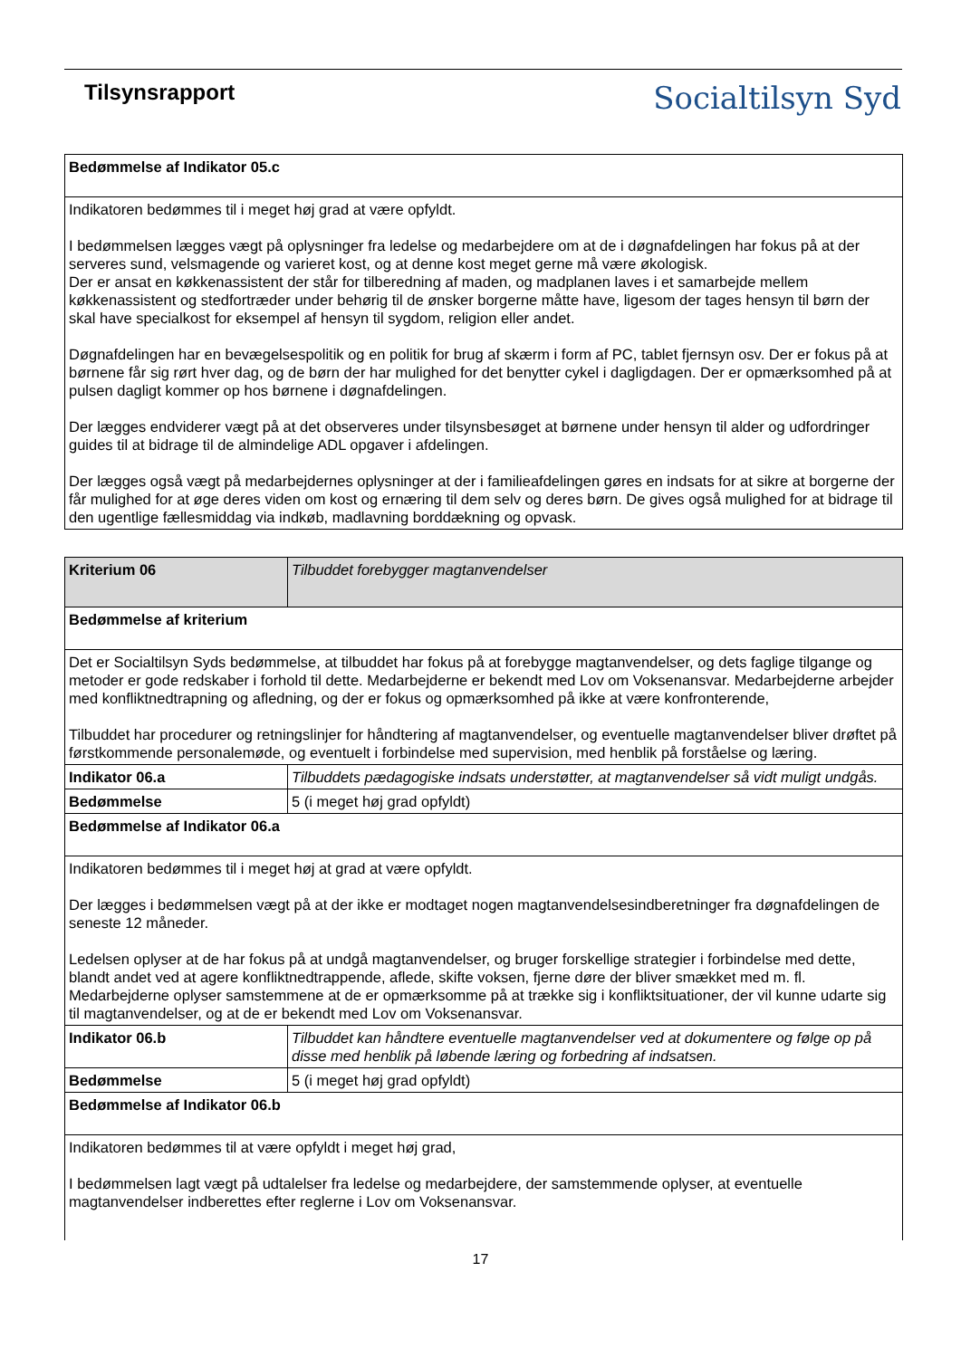Tilsynsrapport
Socialtilsyn Syd
| Bedømmelse af Indikator 05.c |
| Indikatoren bedømmes til i meget høj grad at være opfyldt. I bedømmelsen lægges vægt på oplysninger fra ledelse og medarbejdere om at de i døgnafdelingen har fokus på at der serveres sund, velsmagende og varieret kost, og at denne kost meget gerne må være økologisk. Der er ansat en køkkenassistent der står for tilberedning af maden, og madplanen laves i et samarbejde mellem køkkenassistent og stedfortræder under behørig til de ønsker borgerne måtte have, ligesom der tages hensyn til børn der skal have specialkost for eksempel af hensyn til sygdom, religion eller andet. Døgnafdelingen har en bevægelsespolitik og en politik for brug af skærm i form af PC, tablet fjernsyn osv. Der er fokus på at børnene får sig rørt hver dag, og de børn der har mulighed for det benytter cykel i dagligdagen. Der er opmærksomhed på at pulsen dagligt kommer op hos børnene i døgnafdelingen. Der lægges endviderer vægt på at det observeres under tilsynsbesøget at børnene under hensyn til alder og udfordringer guides til at bidrage til de almindelige ADL opgaver i afdelingen. Der lægges også vægt på medarbejdernes oplysninger at der i familieafdelingen gøres en indsats for at sikre at borgerne der får mulighed for at øge deres viden om kost og ernæring til dem selv og deres børn. De gives også mulighed for at bidrage til den ugentlige fællesmiddag via indkøb, madlavning borddækning og opvask. |
| Kriterium 06 | Tilbuddet forebygger magtanvendelser |
| Bedømmelse af kriterium | |
| Det er Socialtilsyn Syds bedømmelse, at tilbuddet har fokus på at forebygge magtanvendelser, og dets faglige tilgange og metoder er gode redskaber i forhold til dette. Medarbejderne er bekendt med Lov om Voksenansvar. Medarbejderne arbejder med konfliktnedtrapning og afledning, og der er fokus og opmærksomhed på ikke at være konfronterende, Tilbuddet har procedurer og retningslinjer for håndtering af magtanvendelser, og eventuelle magtanvendelser bliver drøftet på førstkommende personalemøde, og eventuelt i forbindelse med supervision, med henblik på forståelse og læring. | |
| Indikator 06.a | Tilbuddets pædagogiske indsats understøtter, at magtanvendelser så vidt muligt undgås. |
| Bedømmelse | 5 (i meget høj grad opfyldt) |
| Bedømmelse af Indikator 06.a | |
| Indikatoren bedømmes til i meget høj at grad at være opfyldt. Der lægges i bedømmelsen vægt på at der ikke er modtaget nogen magtanvendelsesindberetninger fra døgnafdelingen de seneste 12 måneder. Ledelsen oplyser at de har fokus på at undgå magtanvendelser, og bruger forskellige strategier i forbindelse med dette, blandt andet ved at agere konfliktnedtrappende, aflede, skifte voksen, fjerne døre der bliver smækket med m. fl. Medarbejderne oplyser samstemmene at de er opmærksomme på at trække sig i konfliktsituationer, der vil kunne udarte sig til magtanvendelser, og at de er bekendt med Lov om Voksenansvar. | |
| Indikator 06.b | Tilbuddet kan håndtere eventuelle magtanvendelser ved at dokumentere og følge op på disse med henblik på løbende læring og forbedring af indsatsen. |
| Bedømmelse | 5 (i meget høj grad opfyldt) |
| Bedømmelse af Indikator 06.b | |
| Indikatoren bedømmes til at være opfyldt i meget høj grad, I bedømmelsen lagt vægt på udtalelser fra ledelse og medarbejdere, der samstemmende oplyser, at eventuelle magtanvendelser indberettes efter reglerne i Lov om Voksenansvar. | |
17